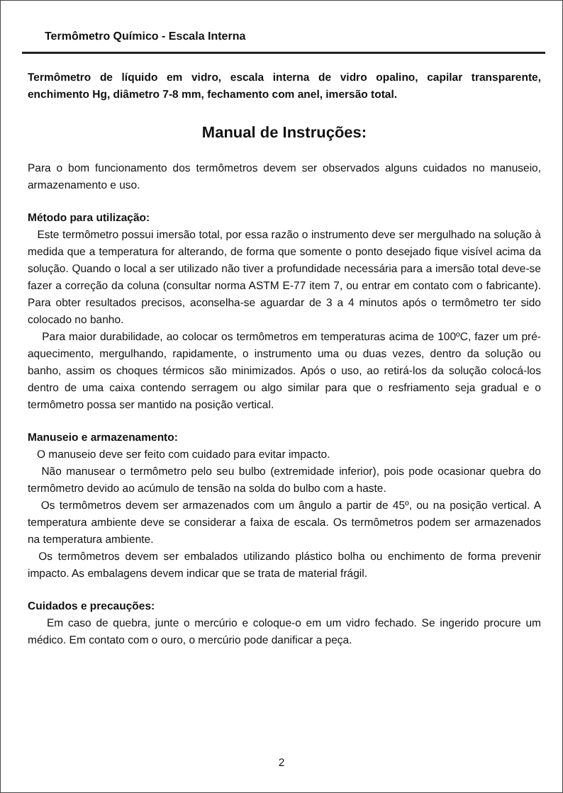Termômetro Químico - Escala Interna
Termômetro de líquido em vidro, escala interna de vidro opalino, capilar transparente, enchimento Hg, diâmetro 7-8 mm, fechamento com anel, imersão total.
Manual de Instruções:
Para o bom funcionamento dos termômetros devem ser observados alguns cuidados no manuseio, armazenamento e uso.
Método para utilização:
Este termômetro possui imersão total, por essa razão o instrumento deve ser mergulhado na solução à medida que a temperatura for alterando, de forma que somente o ponto desejado fique visível acima da solução. Quando o local a ser utilizado não tiver a profundidade necessária para a imersão total deve-se fazer a correção da coluna (consultar norma ASTM E-77 item 7, ou entrar em contato com o fabricante). Para obter resultados precisos, aconselha-se aguardar de 3 a 4 minutos após o termômetro ter sido colocado no banho.
Para maior durabilidade, ao colocar os termômetros em temperaturas acima de 100ºC, fazer um pré-aquecimento, mergulhando, rapidamente, o instrumento uma ou duas vezes, dentro da solução ou banho, assim os choques térmicos são minimizados. Após o uso, ao retirá-los da solução colocá-los dentro de uma caixa contendo serragem ou algo similar para que o resfriamento seja gradual e o termômetro possa ser mantido na posição vertical.
Manuseio e armazenamento:
O manuseio deve ser feito com cuidado para evitar impacto.
Não manusear o termômetro pelo seu bulbo (extremidade inferior), pois pode ocasionar quebra do termômetro devido ao acúmulo de tensão na solda do bulbo com a haste.
Os termômetros devem ser armazenados com um ângulo a partir de 45º, ou na posição vertical. A temperatura ambiente deve se considerar a faixa de escala. Os termômetros podem ser armazenados na temperatura ambiente.
Os termômetros devem ser embalados utilizando plástico bolha ou enchimento de forma prevenir impacto. As embalagens devem indicar que se trata de material frágil.
Cuidados e precauções:
Em caso de quebra, junte o mercúrio e coloque-o em um vidro fechado. Se ingerido procure um médico. Em contato com o ouro, o mercúrio pode danificar a peça.
2